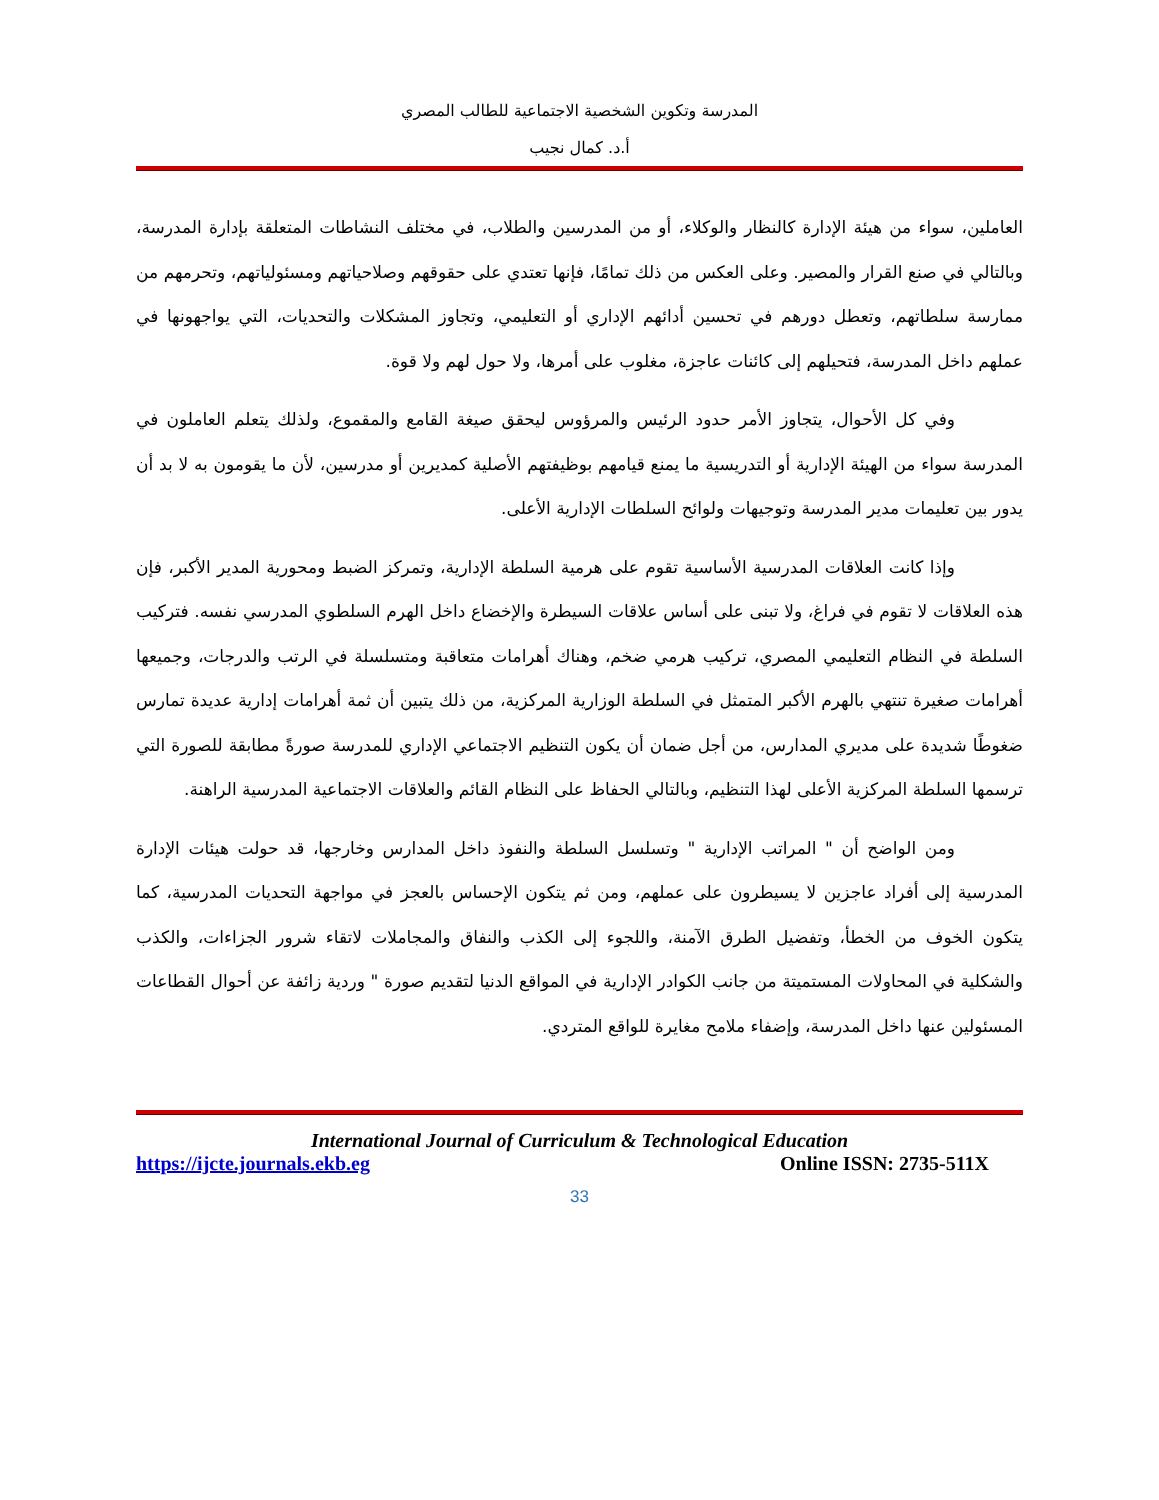المدرسة وتكوين الشخصية الاجتماعية للطالب المصري
أ.د. كمال نجيب
العاملين، سواء من هيئة الإدارة كالنظار والوكلاء، أو من المدرسين والطلاب، في مختلف النشاطات المتعلقة بإدارة المدرسة، وبالتالي في صنع القرار والمصير. وعلى العكس من ذلك تمامًا، فإنها تعتدي على حقوقهم وصلاحياتهم ومسئولياتهم، وتحرمهم من ممارسة سلطاتهم، وتعطل دورهم في تحسين أدائهم الإداري أو التعليمي، وتجاوز المشكلات والتحديات، التي يواجهونها في عملهم داخل المدرسة، فتحيلهم إلى كائنات عاجزة، مغلوب على أمرها، ولا حول لهم ولا قوة.
وفي كل الأحوال، يتجاوز الأمر حدود الرئيس والمرؤوس ليحقق صيغة القامع والمقموع، ولذلك يتعلم العاملون في المدرسة سواء من الهيئة الإدارية أو التدريسية ما يمنع قيامهم بوظيفتهم الأصلية كمديرين أو مدرسين، لأن ما يقومون به لا بد أن يدور بين تعليمات مدير المدرسة وتوجيهات ولوائح السلطات الإدارية الأعلى.
وإذا كانت العلاقات المدرسية الأساسية تقوم على هرمية السلطة الإدارية، وتمركز الضبط ومحورية المدير الأكبر، فإن هذه العلاقات لا تقوم في فراغ، ولا تبنى على أساس علاقات السيطرة والإخضاع داخل الهرم السلطوي المدرسي نفسه. فتركيب السلطة في النظام التعليمي المصري، تركيب هرمي ضخم، وهناك أهرامات متعاقبة ومتسلسلة في الرتب والدرجات، وجميعها أهرامات صغيرة تنتهي بالهرم الأكبر المتمثل في السلطة الوزارية المركزية، من ذلك يتبين أن ثمة أهرامات إدارية عديدة تمارس ضغوطًا شديدة على مديري المدارس، من أجل ضمان أن يكون التنظيم الاجتماعي الإداري للمدرسة صورةً مطابقة للصورة التي ترسمها السلطة المركزية الأعلى لهذا التنظيم، وبالتالي الحفاظ على النظام القائم والعلاقات الاجتماعية المدرسية الراهنة.
ومن الواضح أن " المراتب الإدارية " وتسلسل السلطة والنفوذ داخل المدارس وخارجها، قد حولت هيئات الإدارة المدرسية إلى أفراد عاجزين لا يسيطرون على عملهم، ومن ثم يتكون الإحساس بالعجز في مواجهة التحديات المدرسية، كما يتكون الخوف من الخطأ، وتفضيل الطرق الآمنة، واللجوء إلى الكذب والنفاق والمجاملات لاتقاء شرور الجزاءات، والكذب والشكلية في المحاولات المستميتة من جانب الكوادر الإدارية في المواقع الدنيا لتقديم صورة " وردية زائفة عن أحوال القطاعات المسئولين عنها داخل المدرسة، وإضفاء ملامح مغايرة للواقع المتردي.
International Journal of Curriculum & Technological Education
https://ijcte.journals.ekb.eg Online ISSN: 2735-511X
33